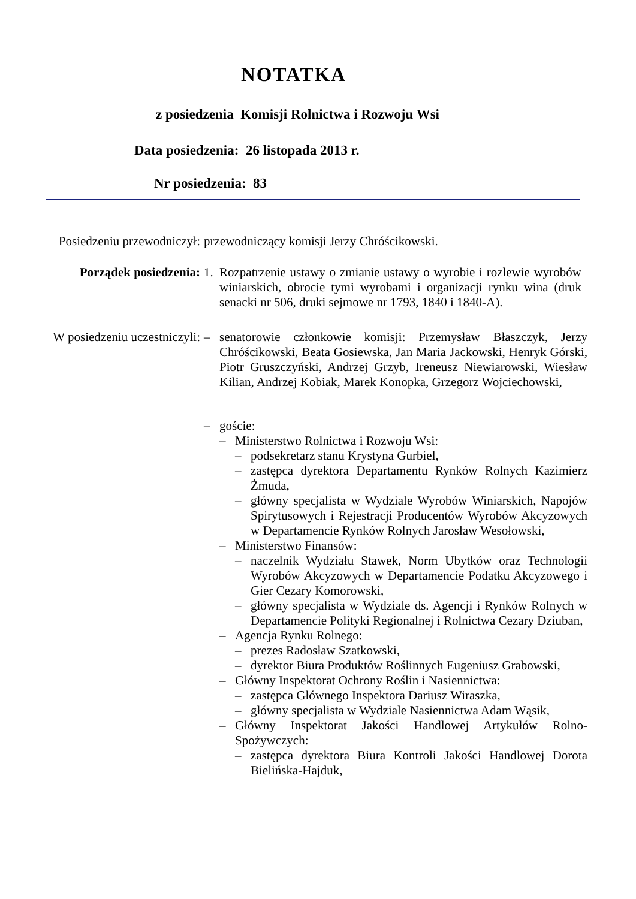NOTATKA
z posiedzenia Komisji Rolnictwa i Rozwoju Wsi
Data posiedzenia: 26 listopada 2013 r.
Nr posiedzenia: 83
Posiedzeniu przewodniczył: przewodniczący komisji Jerzy Chróścikowski.
Porządek posiedzenia: 1. Rozpatrzenie ustawy o zmianie ustawy o wyrobie i rozlewie wyrobów winiarskich, obrocie tymi wyrobami i organizacji rynku wina (druk senacki nr 506, druki sejmowe nr 1793, 1840 i 1840-A).
W posiedzeniu uczestniczyli:
– senatorowie członkowie komisji: Przemysław Błaszczyk, Jerzy Chróścikowski, Beata Gosiewska, Jan Maria Jackowski, Henryk Górski, Piotr Gruszczyński, Andrzej Grzyb, Ireneusz Niewiarowski, Wiesław Kilian, Andrzej Kobiak, Marek Konopka, Grzegorz Wojciechowski,
– goście:
– Ministerstwo Rolnictwa i Rozwoju Wsi:
– podsekretarz stanu Krystyna Gurbiel,
– zastępca dyrektora Departamentu Rynków Rolnych Kazimierz Żmuda,
– główny specjalista w Wydziale Wyrobów Winiarskich, Napojów Spirytusowych i Rejestracji Producentów Wyrobów Akcyzowych w Departamencie Rynków Rolnych Jarosław Wesołowski,
– Ministerstwo Finansów:
– naczelnik Wydziału Stawek, Norm Ubytków oraz Technologii Wyrobów Akcyzowych w Departamencie Podatku Akcyzowego i Gier Cezary Komorowski,
– główny specjalista w Wydziale ds. Agencji i Rynków Rolnych w Departamencie Polityki Regionalnej i Rolnictwa Cezary Dziuban,
– Agencja Rynku Rolnego:
– prezes Radosław Szatkowski,
– dyrektor Biura Produktów Roślinnych Eugeniusz Grabowski,
– Główny Inspektorat Ochrony Roślin i Nasiennictwa:
– zastępca Głównego Inspektora Dariusz Wiraszka,
– główny specjalista w Wydziale Nasiennictwa Adam Wąsik,
– Główny Inspektorat Jakości Handlowej Artykułów Rolno-Spożywczych:
– zastępca dyrektora Biura Kontroli Jakości Handlowej Dorota Bielińska-Hajduk,